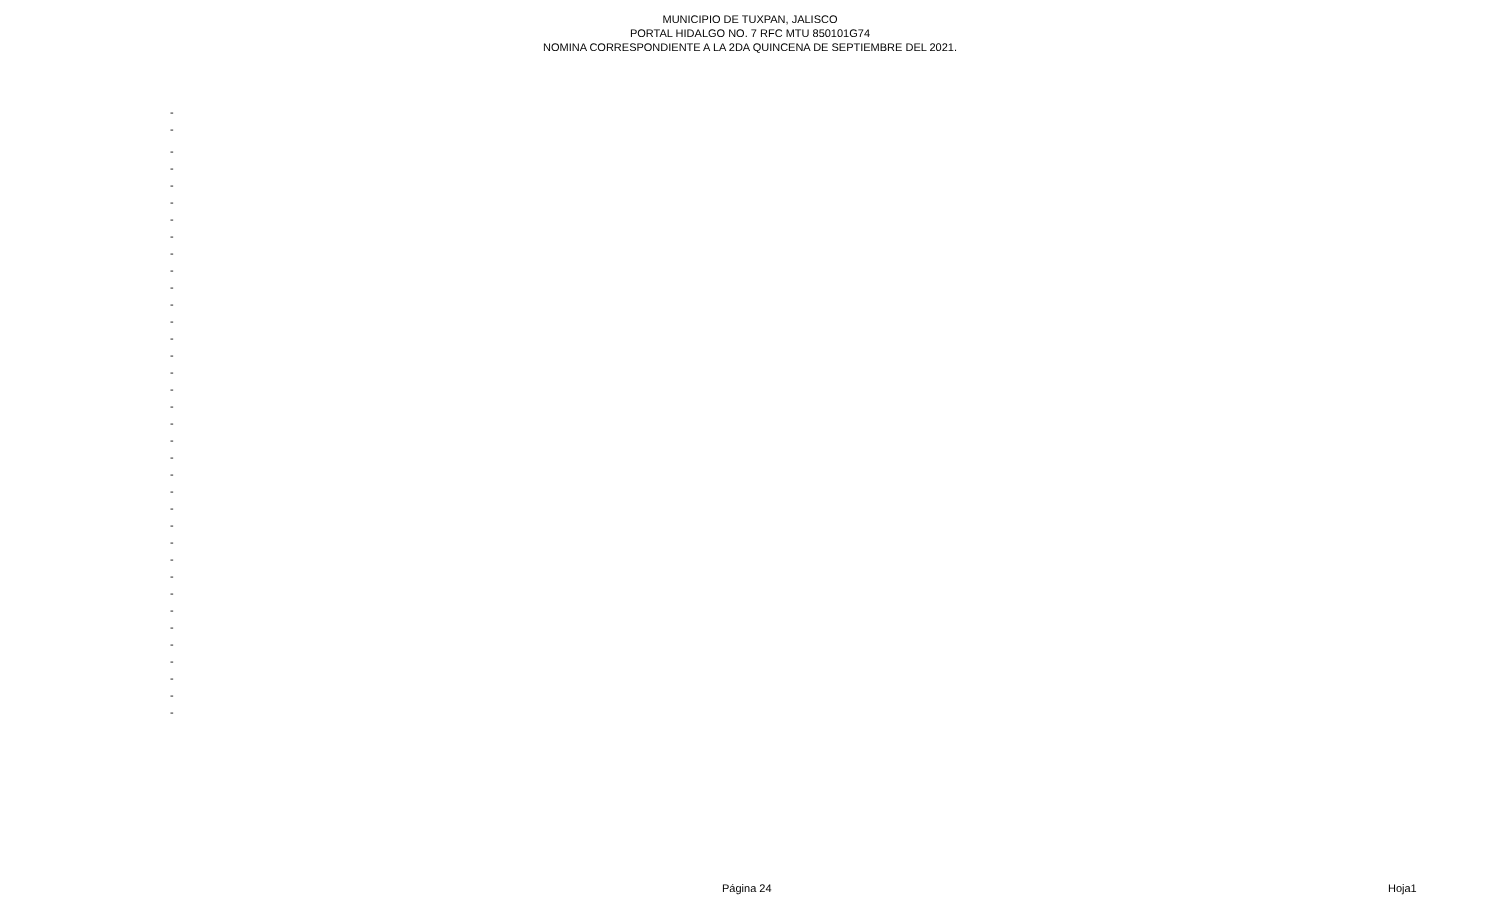MUNICIPIO DE TUXPAN, JALISCO
PORTAL HIDALGO NO. 7 RFC MTU 850101G74
NOMINA CORRESPONDIENTE A LA 2DA QUINCENA DE SEPTIEMBRE DEL 2021.
| - |
| - |
| - |
| - |
| - |
| - |
| - |
| - |
| - |
| - |
| - |
| - |
| - |
| - |
| - |
| - |
| - |
| - |
| - |
| - |
| - |
| - |
| - |
| - |
| - |
| - |
| - |
| - |
| - |
| - |
| - |
| - |
| - |
| - |
| - |
| - |
Página 24 Hoja1